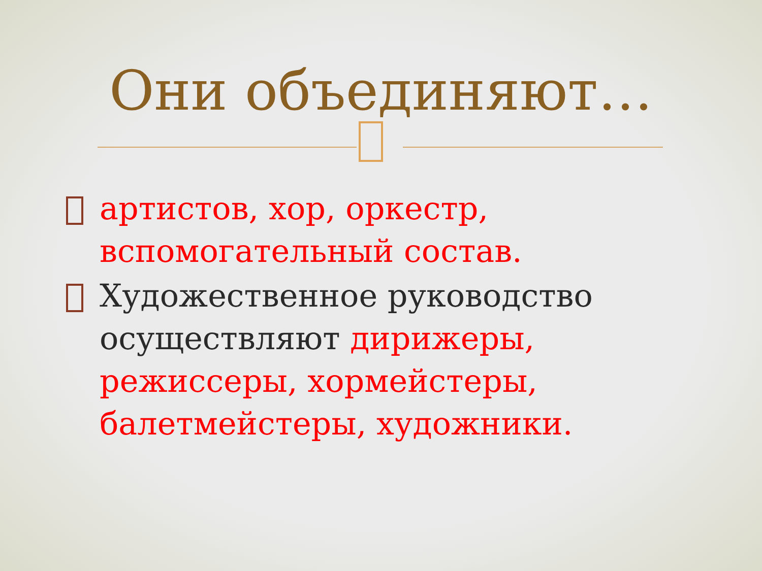Они объединяют…
артистов, хор, оркестр, вспомогательный состав.
Художественное руководство осуществляют дирижеры, режиссеры, хормейстеры, балетмейстеры, художники.